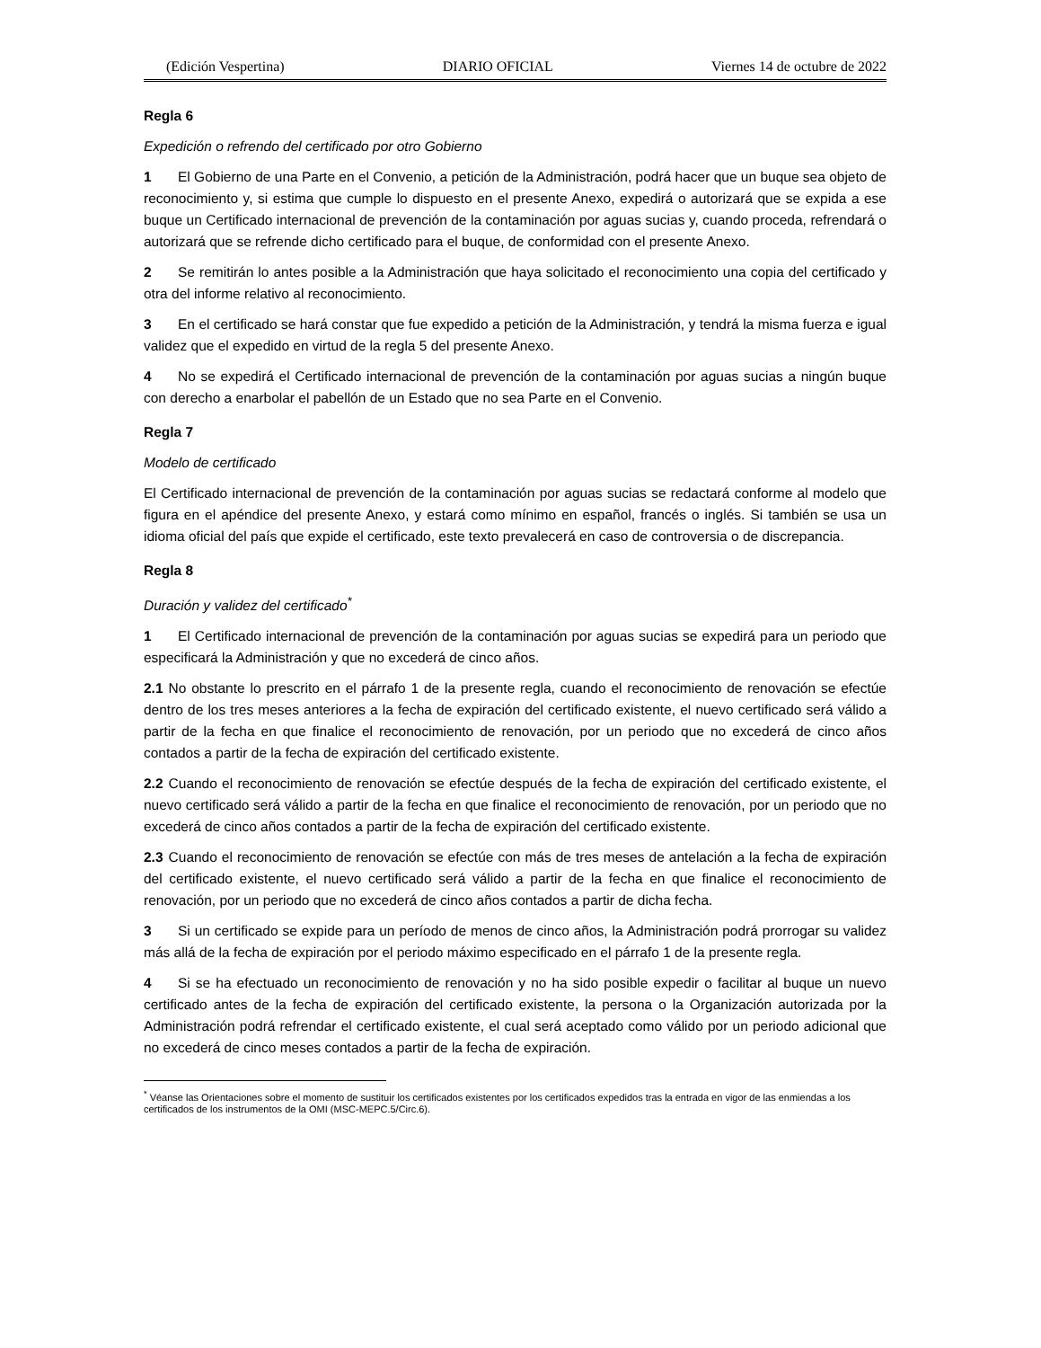(Edición Vespertina) DIARIO OFICIAL Viernes 14 de octubre de 2022
Regla 6
Expedición o refrendo del certificado por otro Gobierno
1 El Gobierno de una Parte en el Convenio, a petición de la Administración, podrá hacer que un buque sea objeto de reconocimiento y, si estima que cumple lo dispuesto en el presente Anexo, expedirá o autorizará que se expida a ese buque un Certificado internacional de prevención de la contaminación por aguas sucias y, cuando proceda, refrendará o autorizará que se refrende dicho certificado para el buque, de conformidad con el presente Anexo.
2 Se remitirán lo antes posible a la Administración que haya solicitado el reconocimiento una copia del certificado y otra del informe relativo al reconocimiento.
3 En el certificado se hará constar que fue expedido a petición de la Administración, y tendrá la misma fuerza e igual validez que el expedido en virtud de la regla 5 del presente Anexo.
4 No se expedirá el Certificado internacional de prevención de la contaminación por aguas sucias a ningún buque con derecho a enarbolar el pabellón de un Estado que no sea Parte en el Convenio.
Regla 7
Modelo de certificado
El Certificado internacional de prevención de la contaminación por aguas sucias se redactará conforme al modelo que figura en el apéndice del presente Anexo, y estará como mínimo en español, francés o inglés. Si también se usa un idioma oficial del país que expide el certificado, este texto prevalecerá en caso de controversia o de discrepancia.
Regla 8
Duración y validez del certificado<sup>*</sup>
1 El Certificado internacional de prevención de la contaminación por aguas sucias se expedirá para un periodo que especificará la Administración y que no excederá de cinco años.
2.1 No obstante lo prescrito en el párrafo 1 de la presente regla, cuando el reconocimiento de renovación se efectúe dentro de los tres meses anteriores a la fecha de expiración del certificado existente, el nuevo certificado será válido a partir de la fecha en que finalice el reconocimiento de renovación, por un periodo que no excederá de cinco años contados a partir de la fecha de expiración del certificado existente.
2.2 Cuando el reconocimiento de renovación se efectúe después de la fecha de expiración del certificado existente, el nuevo certificado será válido a partir de la fecha en que finalice el reconocimiento de renovación, por un periodo que no excederá de cinco años contados a partir de la fecha de expiración del certificado existente.
2.3 Cuando el reconocimiento de renovación se efectúe con más de tres meses de antelación a la fecha de expiración del certificado existente, el nuevo certificado será válido a partir de la fecha en que finalice el reconocimiento de renovación, por un periodo que no excederá de cinco años contados a partir de dicha fecha.
3 Si un certificado se expide para un período de menos de cinco años, la Administración podrá prorrogar su validez más allá de la fecha de expiración por el periodo máximo especificado en el párrafo 1 de la presente regla.
4 Si se ha efectuado un reconocimiento de renovación y no ha sido posible expedir o facilitar al buque un nuevo certificado antes de la fecha de expiración del certificado existente, la persona o la Organización autorizada por la Administración podrá refrendar el certificado existente, el cual será aceptado como válido por un periodo adicional que no excederá de cinco meses contados a partir de la fecha de expiración.
<sup>*</sup> Véanse las Orientaciones sobre el momento de sustituir los certificados existentes por los certificados expedidos tras la entrada en vigor de las enmiendas a los certificados de los instrumentos de la OMI (MSC-MEPC.5/Circ.6).